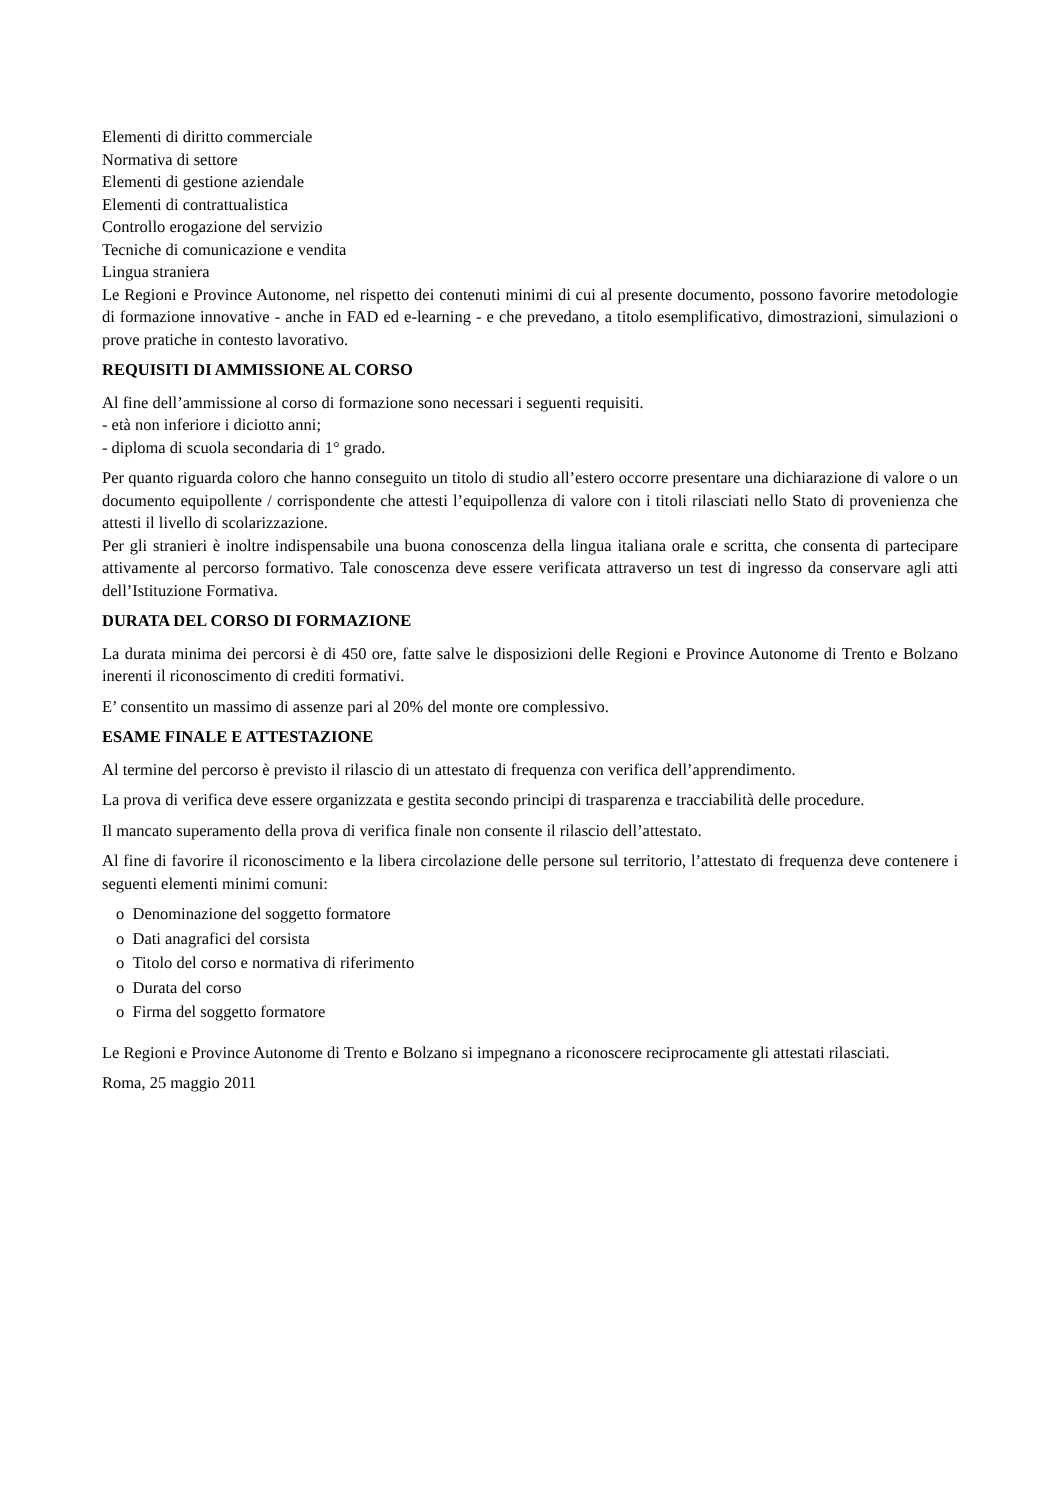Elementi di diritto commerciale
Normativa di settore
Elementi di gestione aziendale
Elementi di contrattualistica
Controllo erogazione del servizio
Tecniche di comunicazione e vendita
Lingua straniera
Le Regioni e Province Autonome, nel rispetto dei contenuti minimi di cui al presente documento, possono favorire metodologie di formazione innovative - anche in FAD ed e-learning - e che prevedano, a titolo esemplificativo, dimostrazioni, simulazioni o prove pratiche in contesto lavorativo.
REQUISITI DI AMMISSIONE AL CORSO
Al fine dell’ammissione al corso di formazione sono necessari i seguenti requisiti.
- età non inferiore i diciotto anni;
- diploma di scuola secondaria di 1° grado.
Per quanto riguarda coloro che hanno conseguito un titolo di studio all’estero occorre presentare una dichiarazione di valore o un documento equipollente / corrispondente che attesti l’equipollenza di valore con i titoli rilasciati nello Stato di provenienza che attesti il livello di scolarizzazione.
Per gli stranieri è inoltre indispensabile una buona conoscenza della lingua italiana orale e scritta, che consenta di partecipare attivamente al percorso formativo. Tale conoscenza deve essere verificata attraverso un test di ingresso da conservare agli atti dell’Istituzione Formativa.
DURATA DEL CORSO DI FORMAZIONE
La durata minima dei percorsi è di 450 ore, fatte salve le disposizioni delle Regioni e Province Autonome di Trento e Bolzano inerenti il riconoscimento di crediti formativi.
E’ consentito un massimo di assenze pari al 20% del monte ore complessivo.
ESAME FINALE E ATTESTAZIONE
Al termine del percorso è previsto il rilascio di un attestato di frequenza con verifica dell’apprendimento.
La prova di verifica deve essere organizzata e gestita secondo principi di trasparenza e tracciabilità delle procedure.
Il mancato superamento della prova di verifica finale non consente il rilascio dell’attestato.
Al fine di favorire il riconoscimento e la libera circolazione delle persone sul territorio, l’attestato di frequenza deve contenere i seguenti elementi minimi comuni:
o Denominazione del soggetto formatore
o Dati anagrafici del corsista
o Titolo del corso e normativa di riferimento
o Durata del corso
o Firma del soggetto formatore
Le Regioni e Province Autonome di Trento e Bolzano si impegnano a riconoscere reciprocamente gli attestati rilasciati.
Roma, 25 maggio 2011